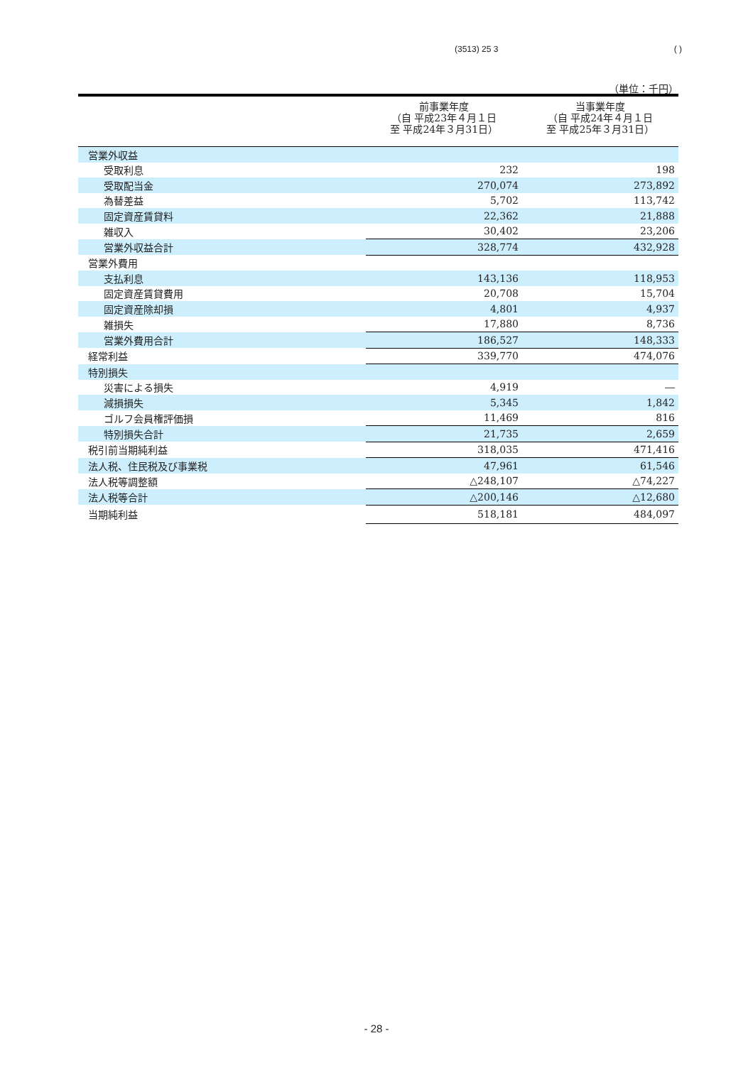(3513) 25 3 ( )
（単位：千円）
| | 前事業年度 （自 平成23年４月１日 至 平成24年３月31日） | 当事業年度 （自 平成24年４月１日 至 平成25年３月31日） |
| --- | --- | --- |
| 営業外収益 | | |
| 受取利息 | 232 | 198 |
| 受取配当金 | 270,074 | 273,892 |
| 為替差益 | 5,702 | 113,742 |
| 固定資産賃貸料 | 22,362 | 21,888 |
| 雑収入 | 30,402 | 23,206 |
| 営業外収益合計 | 328,774 | 432,928 |
| 営業外費用 | | |
| 支払利息 | 143,136 | 118,953 |
| 固定資産賃貸費用 | 20,708 | 15,704 |
| 固定資産除却損 | 4,801 | 4,937 |
| 雑損失 | 17,880 | 8,736 |
| 営業外費用合計 | 186,527 | 148,333 |
| 経常利益 | 339,770 | 474,076 |
| 特別損失 | | |
| 災害による損失 | 4,919 | ― |
| 減損損失 | 5,345 | 1,842 |
| ゴルフ会員権評価損 | 11,469 | 816 |
| 特別損失合計 | 21,735 | 2,659 |
| 税引前当期純利益 | 318,035 | 471,416 |
| 法人税、住民税及び事業税 | 47,961 | 61,546 |
| 法人税等調整額 | △248,107 | △74,227 |
| 法人税等合計 | △200,146 | △12,680 |
| 当期純利益 | 518,181 | 484,097 |
- 28 -